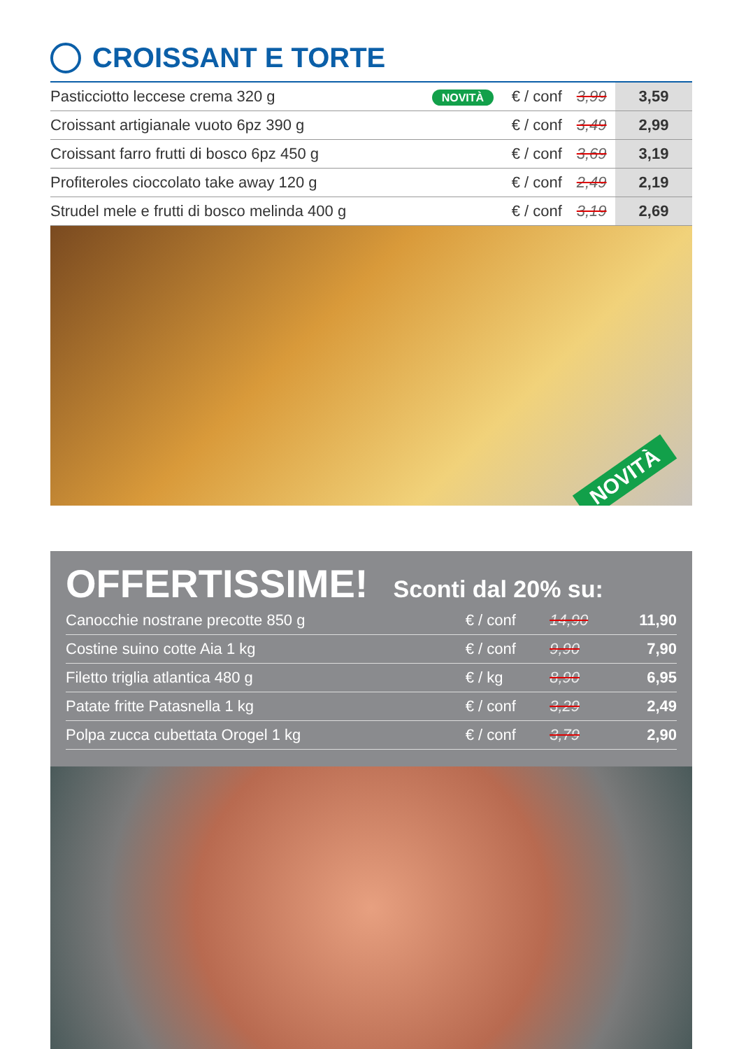CROISSANT E TORTE
| Pasticciotto leccese crema 320 g | NOVITÀ | € / conf | 3,99 | 3,59 |
| Croissant artigianale vuoto 6pz 390 g | | € / conf | 3,49 | 2,99 |
| Croissant farro frutti di bosco 6pz 450 g | | € / conf | 3,69 | 3,19 |
| Profiteroles cioccolato take away 120 g | | € / conf | 2,49 | 2,19 |
| Strudel mele e frutti di bosco melinda 400 g | | € / conf | 3,19 | 2,69 |
NOVITÀ
OFFERTISSIME! Sconti dal 20% su:
| Canocchie nostrane precotte 850 g | € / conf | 14,90 | 11,90 |
| Costine suino cotte Aia 1 kg | € / conf | 9,90 | 7,90 |
| Filetto triglia atlantica 480 g | € / kg | 8,90 | 6,95 |
| Patate fritte Patasnella 1 kg | € / conf | 3,29 | 2,49 |
| Polpa zucca cubettata Orogel 1 kg | € / conf | 3,79 | 2,90 |